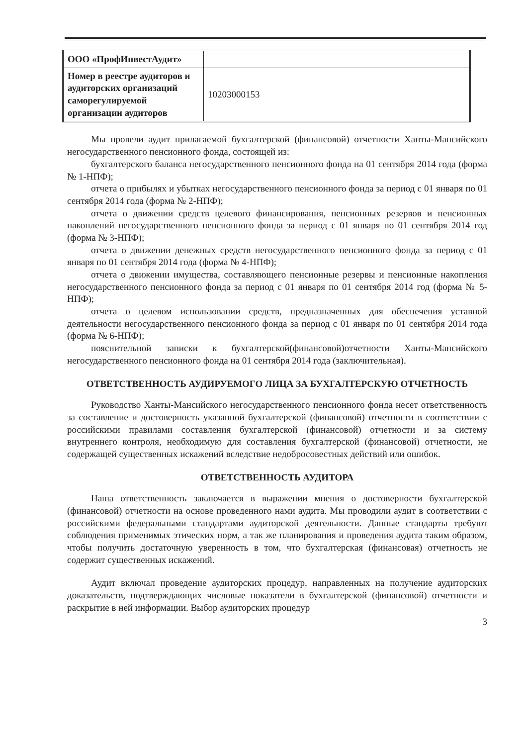| ООО «ПрофИнвестАудит» | |
| Номер в реестре аудиторов и аудиторских организаций саморегулируемой организации аудиторов | 10203000153 |
Мы провели аудит прилагаемой бухгалтерской (финансовой) отчетности Ханты-Мансийского негосударственного пенсионного фонда, состоящей из:
бухгалтерского баланса негосударственного пенсионного фонда на 01 сентября 2014 года (форма № 1-НПФ);
отчета о прибылях и убытках негосударственного пенсионного фонда за период с 01 января по 01 сентября 2014 года (форма № 2-НПФ);
отчета о движении средств целевого финансирования, пенсионных резервов и пенсионных накоплений негосударственного пенсионного фонда за период с 01 января по 01 сентября 2014 год (форма № 3-НПФ);
отчета о движении денежных средств негосударственного пенсионного фонда за период с 01 января по 01 сентября 2014 года (форма № 4-НПФ);
отчета о движении имущества, составляющего пенсионные резервы и пенсионные накопления негосударственного пенсионного фонда за период с 01 января по 01 сентября 2014 год (форма № 5-НПФ);
отчета о целевом использовании средств, предназначенных для обеспечения уставной деятельности негосударственного пенсионного фонда за период с 01 января по 01 сентября 2014 года (форма № 6-НПФ);
пояснительной записки к бухгалтерской(финансовой)отчетности Ханты-Мансийского негосударственного пенсионного фонда на 01 сентября 2014 года (заключительная).
ОТВЕТСТВЕННОСТЬ АУДИРУЕМОГО ЛИЦА ЗА БУХГАЛТЕРСКУЮ ОТЧЕТНОСТЬ
Руководство Ханты-Мансийского негосударственного пенсионного фонда несет ответственность за составление и достоверность указанной бухгалтерской (финансовой) отчетности в соответствии с российскими правилами составления бухгалтерской (финансовой) отчетности и за систему внутреннего контроля, необходимую для составления бухгалтерской (финансовой) отчетности, не содержащей существенных искажений вследствие недобросовестных действий или ошибок.
ОТВЕТСТВЕННОСТЬ АУДИТОРА
Наша ответственность заключается в выражении мнения о достоверности бухгалтерской (финансовой) отчетности на основе проведенного нами аудита. Мы проводили аудит в соответствии с российскими федеральными стандартами аудиторской деятельности. Данные стандарты требуют соблюдения применимых этических норм, а так же планирования и проведения аудита таким образом, чтобы получить достаточную уверенность в том, что бухгалтерская (финансовая) отчетность не содержит существенных искажений.
Аудит включал проведение аудиторских процедур, направленных на получение аудиторских доказательств, подтверждающих числовые показатели в бухгалтерской (финансовой) отчетности и раскрытие в ней информации. Выбор аудиторских процедур
3